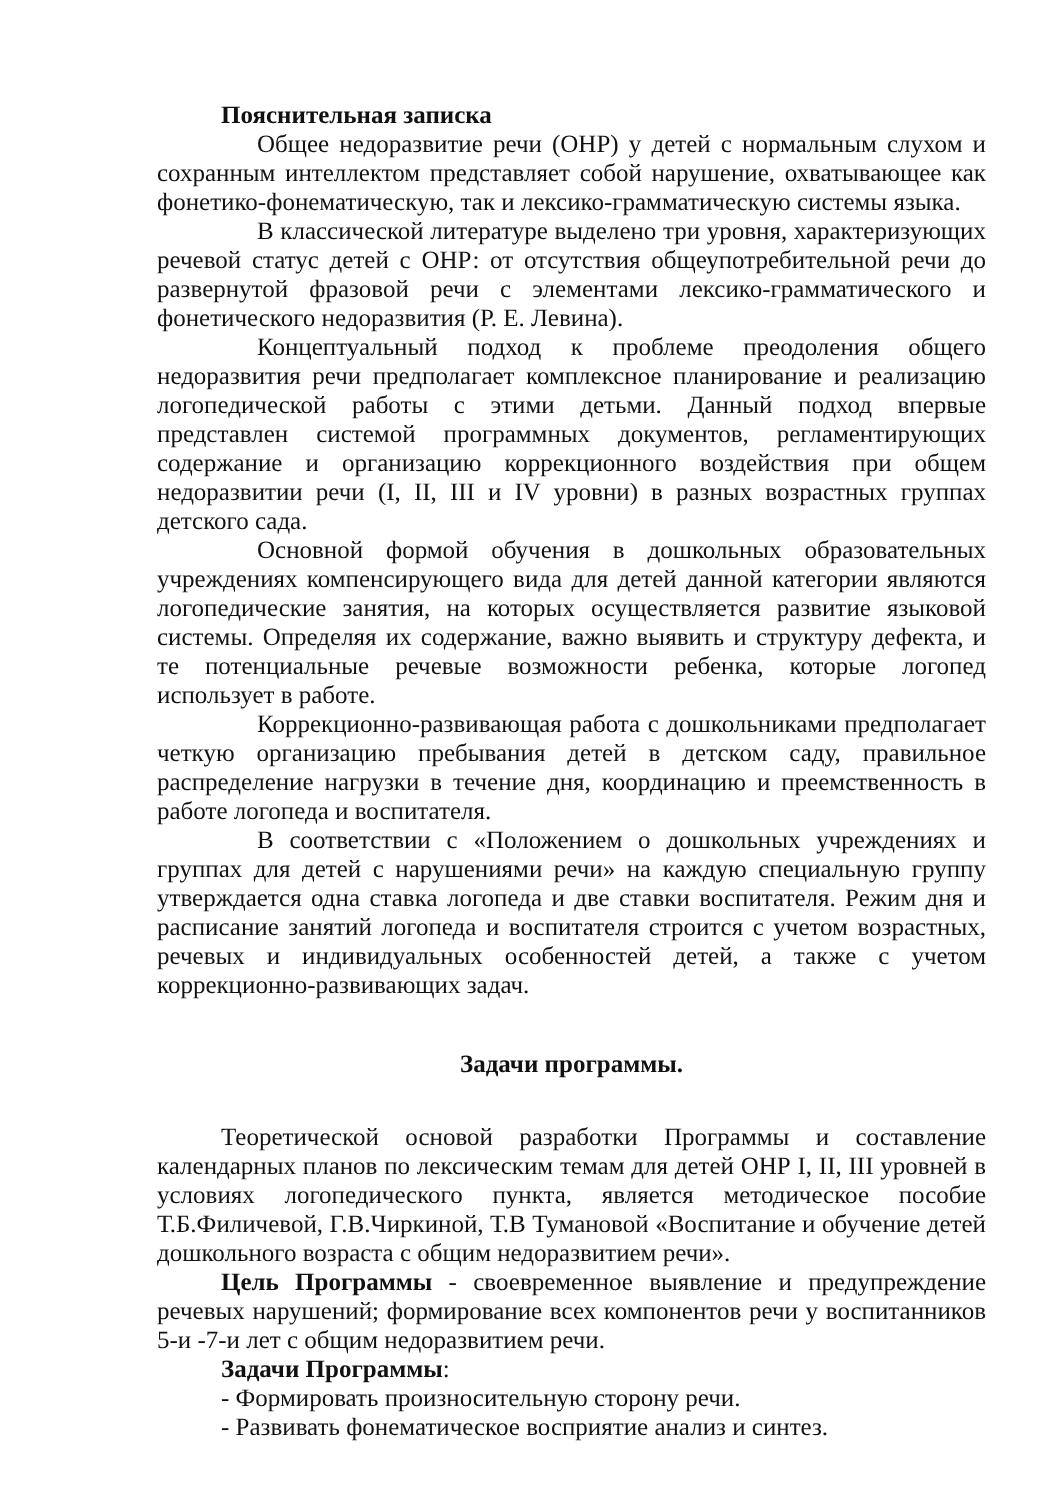Пояснительная записка
Общее недоразвитие речи (ОНР) у детей с нормальным слухом и сохранным интеллектом представляет собой нарушение, охватывающее как фонетико-фонематическую, так и лексико-грамматическую системы языка.
В классической литературе выделено три уровня, характеризующих речевой статус детей с ОНР: от отсутствия общеупотребительной речи до развернутой фразовой речи с элементами лексико-грамматического и фонетического недоразвития (Р. Е. Левина).
Концептуальный подход к проблеме преодоления общего недоразвития речи предполагает комплексное планирование и реализацию логопедической работы с этими детьми. Данный подход впервые представлен системой программных документов, регламентирующих содержание и организацию коррекционного воздействия при общем недоразвитии речи (I, II, III и IV уровни) в разных возрастных группах детского сада.
Основной формой обучения в дошкольных образовательных учреждениях компенсирующего вида для детей данной категории являются логопедические занятия, на которых осуществляется развитие языковой системы. Определяя их содержание, важно выявить и структуру дефекта, и те потенциальные речевые возможности ребенка, которые логопед использует в работе.
Коррекционно-развивающая работа с дошкольниками предполагает четкую организацию пребывания детей в детском саду, правильное распределение нагрузки в течение дня, координацию и преемственность в работе логопеда и воспитателя.
В соответствии с «Положением о дошкольных учреждениях и группах для детей с нарушениями речи» на каждую специальную группу утверждается одна ставка логопеда и две ставки воспитателя. Режим дня и расписание занятий логопеда и воспитателя строится с учетом возрастных, речевых и индивидуальных особенностей детей, а также с учетом коррекционно-развивающих задач.
Задачи программы.
Теоретической основой разработки Программы и составление календарных планов по лексическим темам для детей ОНР I, II, III уровней в условиях логопедического пункта, является методическое пособие Т.Б.Филичевой, Г.В.Чиркиной, Т.В Тумановой «Воспитание и обучение детей дошкольного возраста с общим недоразвитием речи».
Цель Программы - своевременное выявление и предупреждение речевых нарушений; формирование всех компонентов речи у воспитанников 5-и -7-и лет с общим недоразвитием речи.
Задачи Программы:
- Формировать произносительную сторону речи.
- Развивать фонематическое восприятие анализ и синтез.